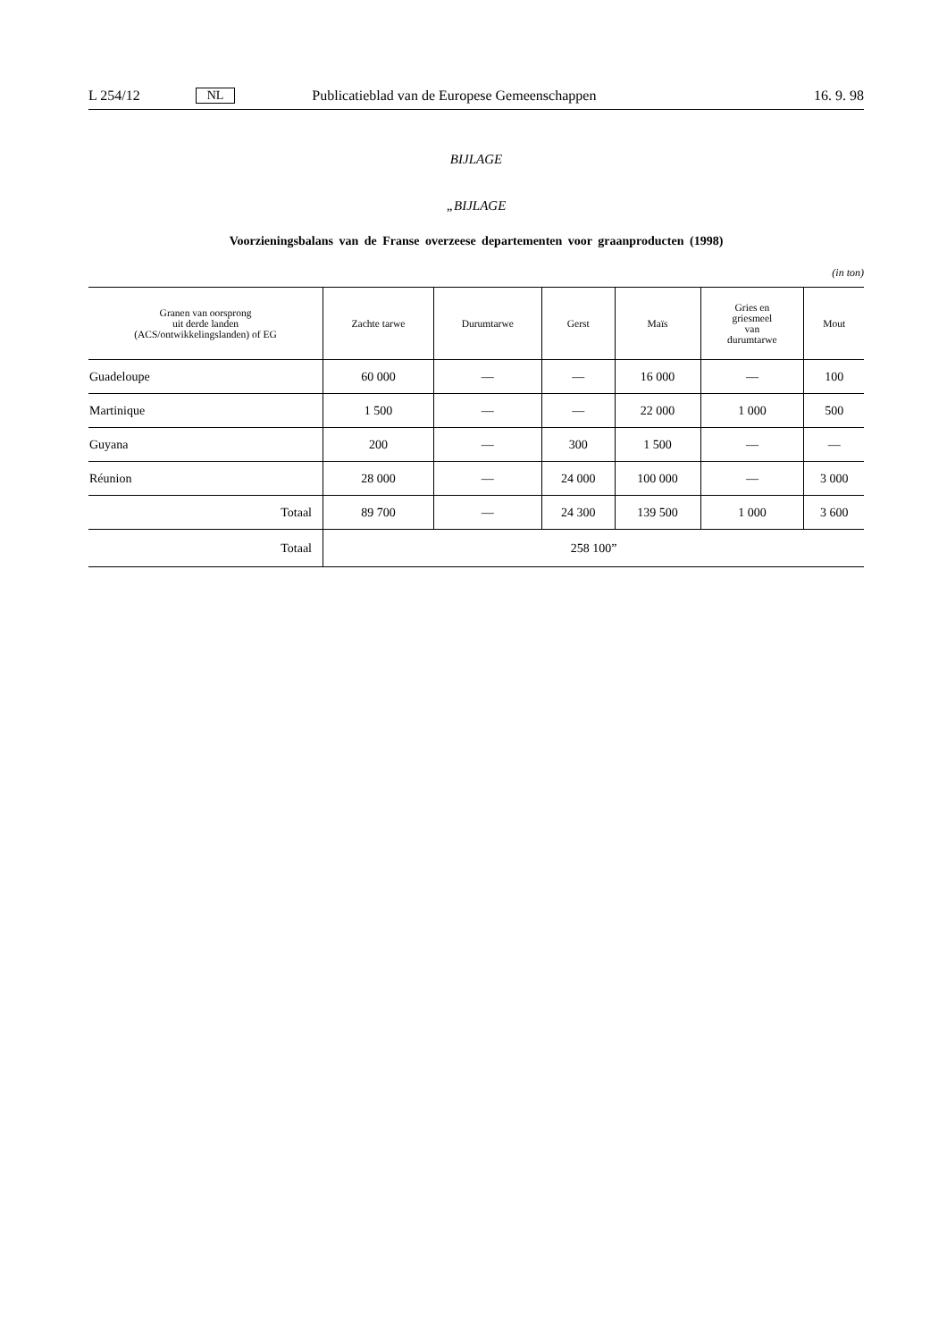L 254/12 NL Publicatieblad van de Europese Gemeenschappen 16. 9. 98
BIJLAGE
„BIJLAGE
Voorzieningsbalans van de Franse overzeese departementen voor graanproducten (1998)
(in ton)
| Granen van oorsprong uit derde landen (ACS/ontwikkelingslanden) of EG | Zachte tarwe | Durumtarwe | Gerst | Maïs | Gries en griesmeel van durumtarwe | Mout |
| --- | --- | --- | --- | --- | --- | --- |
| Guadeloupe | 60 000 | — | — | 16 000 | — | 100 |
| Martinique | 1 500 | — | — | 22 000 | 1 000 | 500 |
| Guyana | 200 | — | 300 | 1 500 | — | — |
| Réunion | 28 000 | — | 24 000 | 100 000 | — | 3 000 |
| Totaal | 89 700 | — | 24 300 | 139 500 | 1 000 | 3 600 |
| Totaal | 258 100” | | | | | |